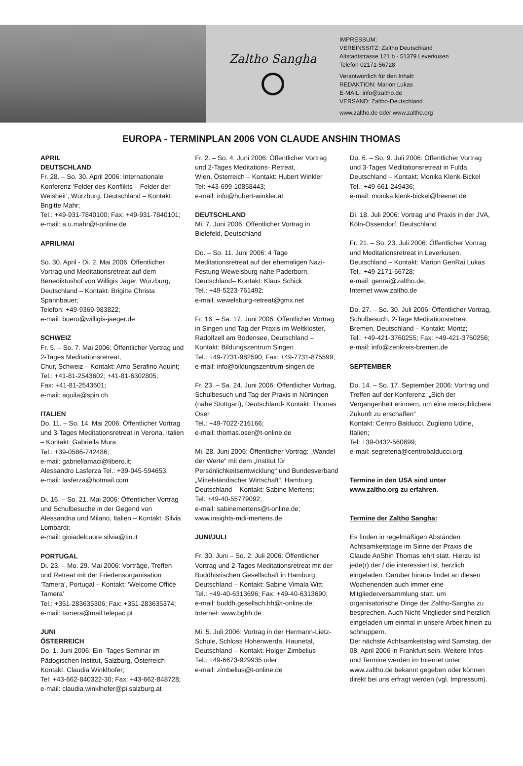Zaltho Sangha
IMPRESSUM:
VEREINSSITZ: Zaltho Deutschland
Altstadtstrasse 121 b - 51379 Leverkusen
Telefon 02171-56728
Verantwortlich für den Inhalt:
REDAKTION: Marion Lukas
E-MAIL: info@zaltho.de
VERSAND: Zaltho-Deutschland
www.zaltho.de oder www.zaltho.org
EUROPA - TERMINPLAN 2006 VON CLAUDE ANSHIN THOMAS
APRIL
DEUTSCHLAND
Fr. 28. – So. 30. April 2006: Internationale Konferenz ‘Felder des Konflikts – Felder der Weisheit’, Würzburg, Deutschland – Kontakt: Brigitte Mahr;
Tel.: +49-931-7840100; Fax: +49-931-7840101;
e-mail: a.u.mahr@t-online.de
APRIL/MAI
So. 30. April - Di. 2. Mai 2006: Öffentlicher Vortrag und Meditationsretreat auf dem Benediktushof von Willigis Jäger, Würzburg, Deutschland – Kontakt: Brigitte Christa Spannbauer;
Telefon: +49-9369-983822;
e-mail: buero@willigis-jaeger.de
SCHWEIZ
Fr. 5. – So. 7. Mai 2006: Öffentlicher Vortrag und 2-Tages Meditationsretreat,
Chur, Schweiz – Kontakt: Arno Serafino Aquint;
Tel.: +41-81-2543602; +41-81-6302805;
Fax: +41-81-2543601;
e-mail: aquila@spin.ch
ITALIEN
Do. 11. – So. 14. Mai 2006: Öffentlicher Vortrag und 3-Tages Meditationsretreat in Verona, Italien – Kontakt: Gabriella Mura
Tel.: +39-0586-742486;
e-mail: gabriellamaci@libero.it;
Alessandro Lasferza Tel.: +39-045-594653;
e-mail: lasferza@hotmail.com
Di. 16. – So. 21. Mai 2006: Öffentlicher Vortrag und Schulbesuche in der Gegend von Alessandria und Milano, Italien – Kontakt: Silvia Lombardi;
e-mail: gioiadelcuore.silvia@tin.it
PORTUGAL
Di. 23. – Mo. 29. Mai 2006: Vorträge, Treffen und Retreat mit der Friedensorganisation ‘Tamera’, Portugal – Kontakt: ‘Welcome Office Tamera’
Tel.: +351-283635306; Fax: +351-283635374;
e-mail: tamera@mail.telepac.pt
JUNI
ÖSTERREICH
Do. 1. Juni 2006: Ein- Tages Seminar im Pädogischen Institut, Salzburg, Österreich – Kontakt: Claudia Winklhofer;
Tel: +43-662-840322-30; Fax: +43-662-848728;
e-mail: claudia.winklhofer@pi.salzburg.at
Fr. 2. – So. 4. Juni 2006: Öffentlicher Vortrag und 2-Tages Meditations- Retreat,
Wien, Österreich – Kontakt: Hubert Winkler
Tel: +43-699-10858443;
e-mail: info@hubert-winkler.at
DEUTSCHLAND
Mi. 7. Juni 2006: Öffentlicher Vortrag in Bielefeld, Deutschland
Do. – So. 11. Juni 2006: 4 Tage Meditationsretreat auf der ehemaligen Nazi-Festung Wewelsburg nahe Paderborn, Deutschland– Kontakt: Klaus Schick
Tel.: +49-5223-761492;
e-mail: wewelsburg-retreat@gmx.net
Fr. 16. – Sa. 17. Juni 2006: Öffentlicher Vortrag in Singen und Tag der Praxis im Weltkloster, Radolfzell am Bodensee, Deutschland – Kontakt: Bildungszentrum Singen
Tel.: +49-7731-982590; Fax: +49-7731-875599;
e-mail: info@bildungszentrum-singen.de
Fr. 23. – Sa. 24. Juni 2006: Öffentlicher Vortrag, Schulbesuch und Tag der Praxis in Nürtingen (nähe Stuttgart), Deutschland- Kontakt: Thomas Oser
Tel.: +49-7022-216166;
e-mail: thomas.oser@t-online.de
Mi. 28. Juni 2006: Öffentlicher Vortrag: „Wandel der Werte“ mit dem „Institut für Persönlichkeitsentwicklung“ und Bundesverband „Mittelständischer Wirtschaft“, Hamburg, Deutschland – Kontakt: Sabine Mertens;
Tel: +49-40-55779092;
e-mail: sabinemertens@t-online.de;
www.insights-mdi-mertens.de
JUNI/JULI
Fr. 30. Juni – So. 2. Juli 2006: Öffentlicher Vortrag und 2-Tages Meditationsretreat mit der Buddhistischen Gesellschaft in Hamburg, Deutschland – Kontakt: Sabine Vimala Witt;
Tel.: +49-40-6313696; Fax: +49-40-6313690;
e-mail: buddh.gesellsch.hh@t-online.de;
Internet: www.bghh.de
Mi. 5. Juli 2006: Vortrag in der Hermann-Lietz-Schule, Schloss Hohenwerda, Haunetal, Deutschland – Kontakt: Holger Zimbelius
Tel.: +49-6673-929935 oder
e-mail: zimbelius@t-online.de
Do. 6. – So. 9. Juli 2006: Öffentlicher Vortrag und 3-Tages Meditationsretreat in Fulda, Deutschland – Kontakt: Monika Klenk-Bickel
Tel.: +49-661-249436;
e-mail: monika.klenk-bickel@freenet.de
Di. 18. Juli 2006: Vortrag und Praxis in der JVA, Köln-Ossendorf, Deutschland
Fr. 21. – So. 23. Juli 2006: Öffentlicher Vortrag und Meditationsretreat in Leverkusen, Deutschland – Kontakt: Marion GenRai Lukas
Tel.: +49-2171-56728;
e-mail: genrai@zaltho.de;
Internet www.zaltho.de
Do. 27. – So. 30. Juli 2006: Öffentlicher Vortrag, Schulbesuch, 2-Tage Meditationsretreat, Bremen, Deutschland – Kontakt: Moritz;
Tel.: +49-421-3760255; Fax: +49-421-3760256;
e-mail: info@zenkreis-bremen.de
SEPTEMBER
Do. 14. – So. 17. September 2006: Vortrag und Treffen auf der Konferenz: „Sich der Vergangenheit erinnern, um eine menschlichere Zukunft zu erschaffen“
Kontakt: Centro Balducci, Zugliano Udine, Italien;
Tel: +39-0432-560699;
e-mail: segreteria@centrobalducci.org
Termine in den USA sind unter www.zaltho.org zu erfahren.
Termine der Zaltho Sangha:
Es finden in regelmäßigen Abständen Achtsamkeitstage im Sinne der Praxis die Claude AnShin Thomas lehrt statt. Hierzu ist jede(r) der / die interessiert ist, herzlich eingeladen. Darüber hinaus findet an diesen Wochenenden auch immer eine Mitgliederversammlung statt, um organisatorische Dinge der Zaltho-Sangha zu besprechen. Auch Nicht-Mitglieder sind herzlich eingeladen um einmal in unsere Arbeit hinein zu schnuppern.
Der nächste Achtsamkeitstag wird Samstag, der 08. April 2006 in Frankfurt sein. Weitere Infos und Termine werden im Internet unter www.zaltho.de bekannt gegeben oder können direkt bei uns erfragt werden (vgl. Impressum).